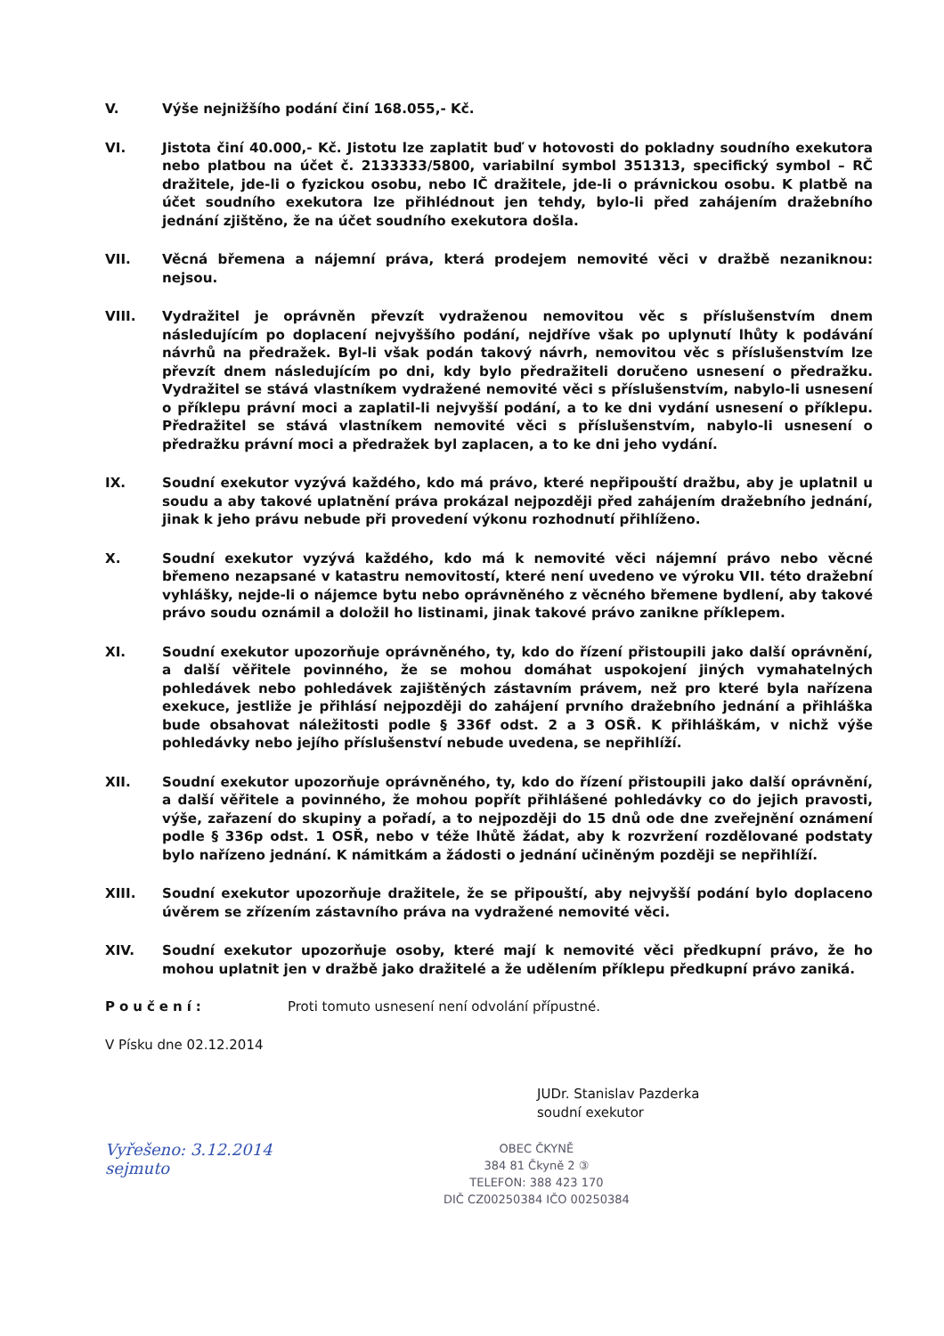V. Výše nejnižšího podání činí 168.055,- Kč.
VI. Jistota činí 40.000,- Kč. Jistotu lze zaplatit buď v hotovosti do pokladny soudního exekutora nebo platbou na účet č. 2133333/5800, variabilní symbol 351313, specifický symbol – RČ dražitele, jde-li o fyzickou osobu, nebo IČ dražitele, jde-li o právnickou osobu. K platbě na účet soudního exekutora lze přihlédnout jen tehdy, bylo-li před zahájením dražebního jednání zjištěno, že na účet soudního exekutora došla.
VII. Věcná břemena a nájemní práva, která prodejem nemovité věci v dražbě nezaniknou: nejsou.
VIII. Vydražitel je oprávněn převzít vydraženou nemovitou věc s příslušenstvím dnem následujícím po doplacení nejvyššího podání, nejdříve však po uplynutí lhůty k podávání návrhů na předražek. Byl-li však podán takový návrh, nemovitou věc s příslušenstvím lze převzít dnem následujícím po dni, kdy bylo předražiteli doručeno usnesení o předražku. Vydražitel se stává vlastníkem vydražené nemovité věci s příslušenstvím, nabylo-li usnesení o příklepu právní moci a zaplatil-li nejvyšší podání, a to ke dni vydání usnesení o příklepu. Předražitel se stává vlastníkem nemovité věci s příslušenstvím, nabylo-li usnesení o předražku právní moci a předražek byl zaplacen, a to ke dni jeho vydání.
IX. Soudní exekutor vyzývá každého, kdo má právo, které nepřipouští dražbu, aby je uplatnil u soudu a aby takové uplatnění práva prokázal nejpozději před zahájením dražebního jednání, jinak k jeho právu nebude při provedení výkonu rozhodnutí přihlíženo.
X. Soudní exekutor vyzývá každého, kdo má k nemovité věci nájemní právo nebo věcné břemeno nezapsané v katastru nemovitostí, které není uvedeno ve výroku VII. této dražební vyhlášky, nejde-li o nájemce bytu nebo oprávněného z věcného břemene bydlení, aby takové právo soudu oznámil a doložil ho listinami, jinak takové právo zanikne příklepem.
XI. Soudní exekutor upozorňuje oprávněného, ty, kdo do řízení přistoupili jako další oprávnění, a další věřitele povinného, že se mohou domáhat uspokojení jiných vymahatelných pohledávek nebo pohledávek zajištěných zástavním právem, než pro které byla nařízena exekuce, jestliže je přihlásí nejpozději do zahájení prvního dražebního jednání a přihláška bude obsahovat náležitosti podle § 336f odst. 2 a 3 OSŘ. K přihláškám, v nichž výše pohledávky nebo jejího příslušenství nebude uvedena, se nepřihlíží.
XII. Soudní exekutor upozorňuje oprávněného, ty, kdo do řízení přistoupili jako další oprávnění, a další věřitele a povinného, že mohou popřít přihlášené pohledávky co do jejich pravosti, výše, zařazení do skupiny a pořadí, a to nejpozději do 15 dnů ode dne zveřejnění oznámení podle § 336p odst. 1 OSŘ, nebo v téže lhůtě žádat, aby k rozvržení rozdělované podstaty bylo nařízeno jednání. K námitkám a žádosti o jednání učiněným později se nepřihlíží.
XIII. Soudní exekutor upozorňuje dražitele, že se připouští, aby nejvyšší podání bylo doplaceno úvěrem se zřízením zástavního práva na vydražené nemovité věci.
XIV. Soudní exekutor upozorňuje osoby, které mají k nemovité věci předkupní právo, že ho mohou uplatnit jen v dražbě jako dražitelé a že udělením příklepu předkupní právo zaniká.
Poučení: Proti tomuto usnesení není odvolání přípustné.
V Písku dne 02.12.2014
JUDr. Stanislav Pazderka
soudní exekutor
Vyřešeno: 3.12.2014
sejmuto
OBEC ČKYNĚ
384 81 Čkyně 2 ③
TELEFON: 388 423 170
DIČ CZ00250384 IČO 00250384